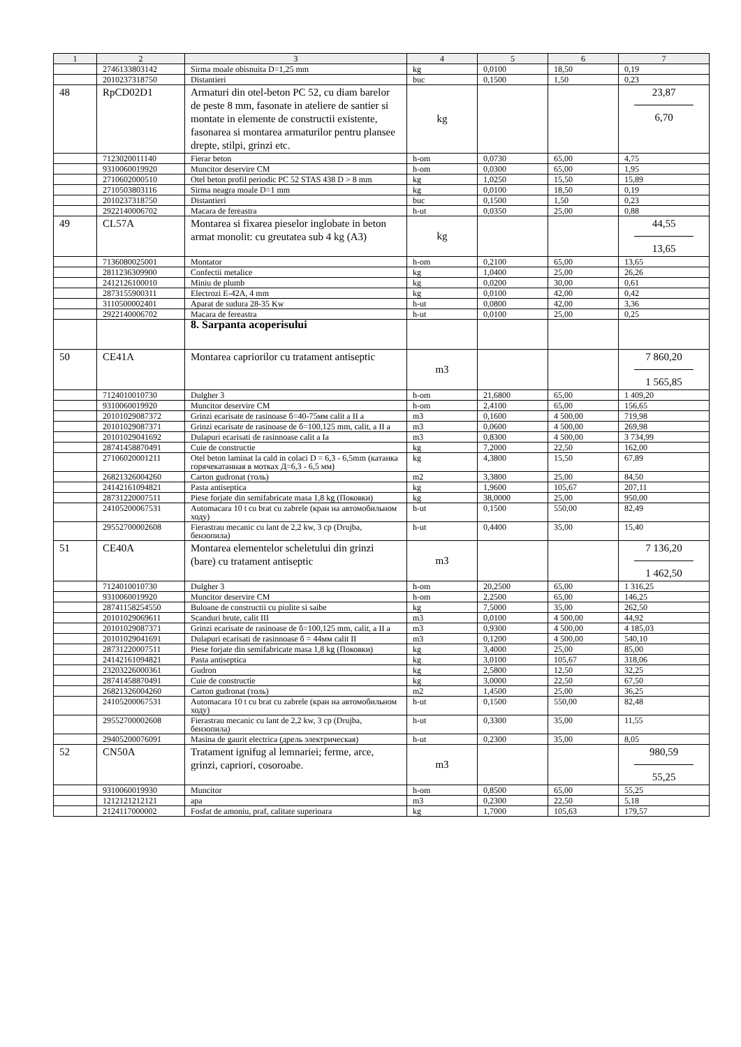| 1 | 2 | 3 | 4 | 5 | 6 | 7 |
| --- | --- | --- | --- | --- | --- | --- |
| | 2746133803142 | Sirma moale obisnuita D=1,25 mm | kg | 0,0100 | 18,50 | 0,19 |
| | 2010237318750 | Distantieri | buc | 0,1500 | 1,50 | 0,23 |
| 48 | RpCD02D1 | Armaturi din otel-beton PC 52, cu diam barelor de peste 8 mm, fasonate in ateliere de santier si montate in elemente de constructii existente, fasonarea si montarea armaturilor pentru plansee drepte, stilpi, grinzi etc. | kg | | | 23,87 6,70 |
| | 7123020011140 | Fierar beton | h-om | 0,0730 | 65,00 | 4,75 |
| | 9310060019920 | Muncitor deservire CM | h-om | 0,0300 | 65,00 | 1,95 |
| | 2710602000510 | Otel beton profil periodic PC 52 STAS 438 D > 8 mm | kg | 1,0250 | 15,50 | 15,89 |
| | 2710503803116 | Sirma neagra moale D=1 mm | kg | 0,0100 | 18,50 | 0,19 |
| | 2010237318750 | Distantieri | buc | 0,1500 | 1,50 | 0,23 |
| | 2922140006702 | Macara de fereastra | h-ut | 0,0350 | 25,00 | 0,88 |
| 49 | CL57A | Montarea si fixarea pieselor inglobate in beton armat monolit: cu greutatea sub 4 kg (A3) | kg | | | 44,55 13,65 |
| | 7136080025001 | Montator | h-om | 0,2100 | 65,00 | 13,65 |
| | 2811236309900 | Confectii metalice | kg | 1,0400 | 25,00 | 26,26 |
| | 2412126100010 | Miniu de plumb | kg | 0,0200 | 30,00 | 0,61 |
| | 2873155900311 | Electrozi E-42A, 4 mm | kg | 0,0100 | 42,00 | 0,42 |
| | 3110500002401 | Aparat de sudura 28-35 Kw | h-ut | 0,0800 | 42,00 | 3,36 |
| | 2922140006702 | Macara de fereastra | h-ut | 0,0100 | 25,00 | 0,25 |
| | | 8. Sarpanta acoperisului | | | | |
| 50 | CE41A | Montarea capriorilor cu tratament antiseptic | m3 | | | 7 860,20 1 565,85 |
| | 7124010010730 | Dulgher 3 | h-om | 21,6800 | 65,00 | 1 409,20 |
| | 9310060019920 | Muncitor deservire CM | h-om | 2,4100 | 65,00 | 156,65 |
| | 20101029087372 | Grinzi ecarisate de rasinoase б=40-75мм calit a II a | m3 | 0,1600 | 4 500,00 | 719,98 |
| | 20101029087371 | Grinzi ecarisate de rasinoase de б=100,125 mm, calit, a II a | m3 | 0,0600 | 4 500,00 | 269,98 |
| | 20101029041692 | Dulapuri ecarisati de rasinnoase calit a Ia | m3 | 0,8300 | 4 500,00 | 3 734,99 |
| | 28741458870491 | Cuie de constructie | kg | 7,2000 | 22,50 | 162,00 |
| | 27106020001211 | Otel beton laminat la cald in colaci D = 6,3 - 6,5mm (катанка горячекатанная в мотках Д=6,3 - 6,5 мм) | kg | 4,3800 | 15,50 | 67,89 |
| | 26821326004260 | Carton gudronat (толь) | m2 | 3,3800 | 25,00 | 84,50 |
| | 24142161094821 | Pasta antiseptica | kg | 1,9600 | 105,67 | 207,11 |
| | 28731220007511 | Piese forjate din semifabricate masa 1,8 kg (Поковки) | kg | 38,0000 | 25,00 | 950,00 |
| | 24105200067531 | Automacara 10 t cu brat cu zabrele (кран на автомобильном ходу) | h-ut | 0,1500 | 550,00 | 82,49 |
| | 29552700002608 | Fierastrau mecanic cu lant de 2,2 kw, 3 cp (Drujba, бензопила) | h-ut | 0,4400 | 35,00 | 15,40 |
| 51 | CE40A | Montarea elementelor scheletului din grinzi (bare) cu tratament antiseptic | m3 | | | 7 136,20 1 462,50 |
| | 7124010010730 | Dulgher 3 | h-om | 20,2500 | 65,00 | 1 316,25 |
| | 9310060019920 | Muncitor deservire CM | h-om | 2,2500 | 65,00 | 146,25 |
| | 28741158254550 | Buloane de constructii cu piulite si saibe | kg | 7,5000 | 35,00 | 262,50 |
| | 20101029069611 | Scanduri brute, calit III | m3 | 0,0100 | 4 500,00 | 44,92 |
| | 20101029087371 | Grinzi ecarisate de rasinoase de б=100,125 mm, calit, a II a | m3 | 0,9300 | 4 500,00 | 4 185,03 |
| | 20101029041691 | Dulapuri ecarisati de rasinnoase б = 44мм calit II | m3 | 0,1200 | 4 500,00 | 540,10 |
| | 28731220007511 | Piese forjate din semifabricate masa 1,8 kg (Поковки) | kg | 3,4000 | 25,00 | 85,00 |
| | 24142161094821 | Pasta antiseptica | kg | 3,0100 | 105,67 | 318,06 |
| | 23203226000361 | Gudron | kg | 2,5800 | 12,50 | 32,25 |
| | 28741458870491 | Cuie de constructie | kg | 3,0000 | 22,50 | 67,50 |
| | 26821326004260 | Carton gudronat (толь) | m2 | 1,4500 | 25,00 | 36,25 |
| | 24105200067531 | Automacara 10 t cu brat cu zabrele (кран на автомобильном ходу) | h-ut | 0,1500 | 550,00 | 82,48 |
| | 29552700002608 | Fierastrau mecanic cu lant de 2,2 kw, 3 cp (Drujba, бензопила) | h-ut | 0,3300 | 35,00 | 11,55 |
| | 29405200076091 | Masina de gaurit electrica (дрель электрическая) | h-ut | 0,2300 | 35,00 | 8,05 |
| 52 | CN50A | Tratament ignifug al lemnariei; ferme, arce, grinzi, capriori, cosoroabe. | m3 | | | 980,59 55,25 |
| | 9310060019930 | Muncitor | h-om | 0,8500 | 65,00 | 55,25 |
| | 1212121212121 | apa | m3 | 0,2300 | 22,50 | 5,18 |
| | 2124117000002 | Fosfat de amoniu, praf, calitate superioara | kg | 1,7000 | 105,63 | 179,57 |